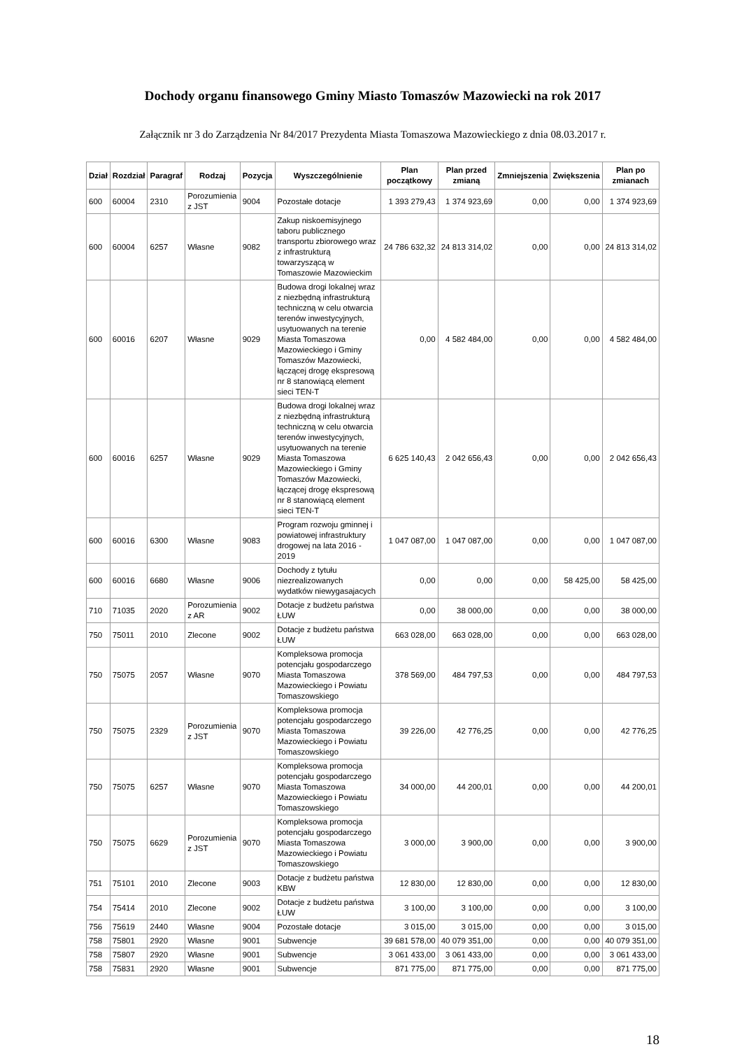Dochody organu finansowego Gminy Miasto Tomaszów Mazowiecki na rok 2017
Załącznik nr 3 do Zarządzenia Nr 84/2017 Prezydenta Miasta Tomaszowa Mazowieckiego z dnia 08.03.2017 r.
| Dział | Rozdział | Paragraf | Rodzaj | Pozycja | Wyszczególnienie | Plan początkowy | Plan przed zmianą | Zmniejszenia | Zwiększenia | Plan po zmianach |
| --- | --- | --- | --- | --- | --- | --- | --- | --- | --- | --- |
| 600 | 60004 | 2310 | Porozumienia z JST | 9004 | Pozostałe dotacje | 1 393 279,43 | 1 374 923,69 | 0,00 | 0,00 | 1 374 923,69 |
| 600 | 60004 | 6257 | Własne | 9082 | Zakup niskoemisyjnego taboru publicznego transportu zbiorowego wraz z infrastrukturą towarzyszącą w Tomaszowie Mazowieckim | 24 786 632,32 | 24 813 314,02 | 0,00 | 0,00 | 24 813 314,02 |
| 600 | 60016 | 6207 | Własne | 9029 | Budowa drogi lokalnej wraz z niezbędną infrastrukturą techniczną w celu otwarcia terenów inwestycyjnych, usytuowanych na terenie Miasta Tomaszowa Mazowieckiego i Gminy Tomaszów Mazowiecki, łączącej drogę ekspresową nr 8 stanowiącą element sieci TEN-T | 0,00 | 4 582 484,00 | 0,00 | 0,00 | 4 582 484,00 |
| 600 | 60016 | 6257 | Własne | 9029 | Budowa drogi lokalnej wraz z niezbędną infrastrukturą techniczną w celu otwarcia terenów inwestycyjnych, usytuowanych na terenie Miasta Tomaszowa Mazowieckiego i Gminy Tomaszów Mazowiecki, łączącej drogę ekspresową nr 8 stanowiącą element sieci TEN-T | 6 625 140,43 | 2 042 656,43 | 0,00 | 0,00 | 2 042 656,43 |
| 600 | 60016 | 6300 | Własne | 9083 | Program rozwoju gminnej i powiatowej infrastruktury drogowej na lata 2016 - 2019 | 1 047 087,00 | 1 047 087,00 | 0,00 | 0,00 | 1 047 087,00 |
| 600 | 60016 | 6680 | Własne | 9006 | Dochody z tytułu niezrealizowanych wydatków niewygasajacych | 0,00 | 0,00 | 0,00 | 58 425,00 | 58 425,00 |
| 710 | 71035 | 2020 | Porozumienia z AR | 9002 | Dotacje z budżetu państwa ŁUW | 0,00 | 38 000,00 | 0,00 | 0,00 | 38 000,00 |
| 750 | 75011 | 2010 | Zlecone | 9002 | Dotacje z budżetu państwa ŁUW | 663 028,00 | 663 028,00 | 0,00 | 0,00 | 663 028,00 |
| 750 | 75075 | 2057 | Własne | 9070 | Kompleksowa promocja potencjału gospodarczego Miasta Tomaszowa Mazowieckiego i Powiatu Tomaszowskiego | 378 569,00 | 484 797,53 | 0,00 | 0,00 | 484 797,53 |
| 750 | 75075 | 2329 | Porozumienia z JST | 9070 | Kompleksowa promocja potencjału gospodarczego Miasta Tomaszowa Mazowieckiego i Powiatu Tomaszowskiego | 39 226,00 | 42 776,25 | 0,00 | 0,00 | 42 776,25 |
| 750 | 75075 | 6257 | Własne | 9070 | Kompleksowa promocja potencjału gospodarczego Miasta Tomaszowa Mazowieckiego i Powiatu Tomaszowskiego | 34 000,00 | 44 200,01 | 0,00 | 0,00 | 44 200,01 |
| 750 | 75075 | 6629 | Porozumienia z JST | 9070 | Kompleksowa promocja potencjału gospodarczego Miasta Tomaszowa Mazowieckiego i Powiatu Tomaszowskiego | 3 000,00 | 3 900,00 | 0,00 | 0,00 | 3 900,00 |
| 751 | 75101 | 2010 | Zlecone | 9003 | Dotacje z budżetu państwa KBW | 12 830,00 | 12 830,00 | 0,00 | 0,00 | 12 830,00 |
| 754 | 75414 | 2010 | Zlecone | 9002 | Dotacje z budżetu państwa ŁUW | 3 100,00 | 3 100,00 | 0,00 | 0,00 | 3 100,00 |
| 756 | 75619 | 2440 | Własne | 9004 | Pozostałe dotacje | 3 015,00 | 3 015,00 | 0,00 | 0,00 | 3 015,00 |
| 758 | 75801 | 2920 | Własne | 9001 | Subwencje | 39 681 578,00 | 40 079 351,00 | 0,00 | 0,00 | 40 079 351,00 |
| 758 | 75807 | 2920 | Własne | 9001 | Subwencje | 3 061 433,00 | 3 061 433,00 | 0,00 | 0,00 | 3 061 433,00 |
| 758 | 75831 | 2920 | Własne | 9001 | Subwencje | 871 775,00 | 871 775,00 | 0,00 | 0,00 | 871 775,00 |
18